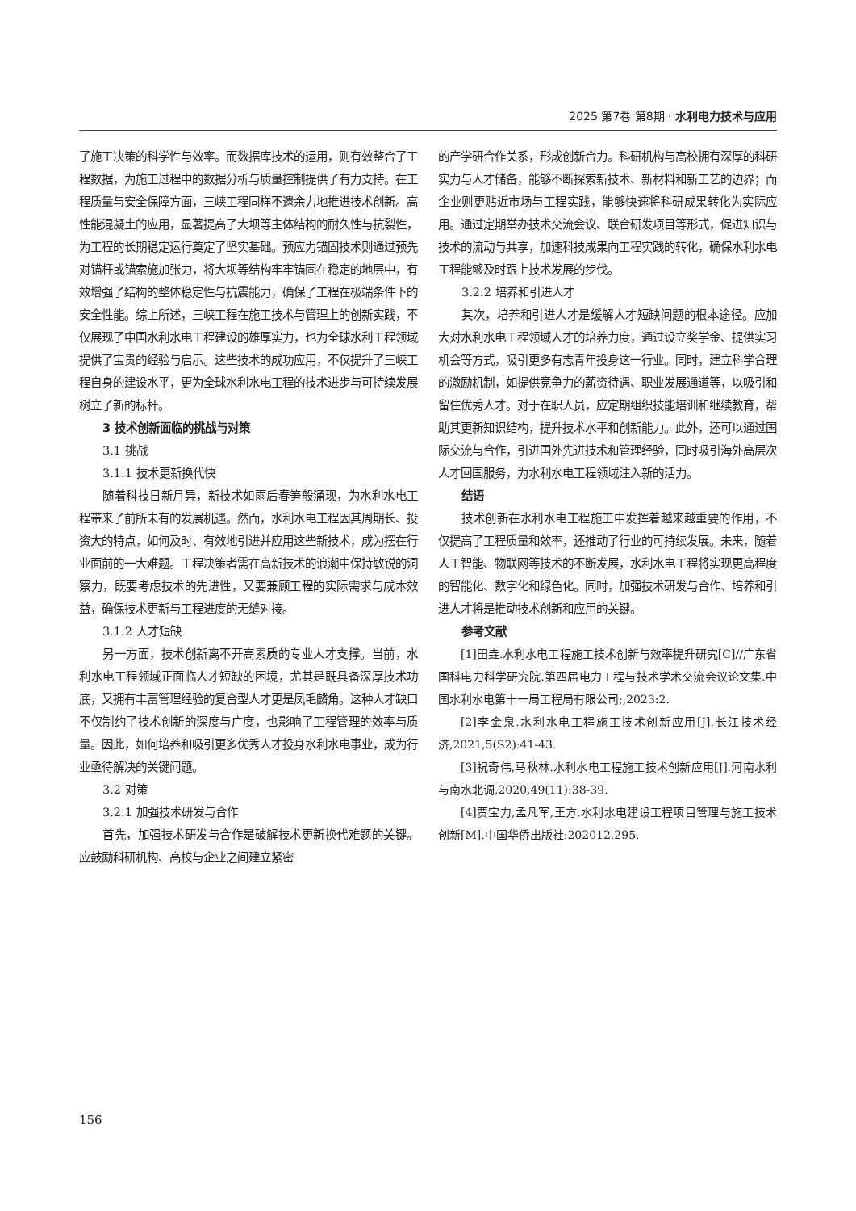2025 第7卷 第8期 · 水利电力技术与应用
了施工决策的科学性与效率。而数据库技术的运用，则有效整合了工程数据，为施工过程中的数据分析与质量控制提供了有力支持。在工程质量与安全保障方面，三峡工程同样不遗余力地推进技术创新。高性能混凝土的应用，显著提高了大坝等主体结构的耐久性与抗裂性，为工程的长期稳定运行奠定了坚实基础。预应力锚固技术则通过预先对锚杆或锚索施加张力，将大坝等结构牢牢锚固在稳定的地层中，有效增强了结构的整体稳定性与抗震能力，确保了工程在极端条件下的安全性能。综上所述，三峡工程在施工技术与管理上的创新实践，不仅展现了中国水利水电工程建设的雄厚实力，也为全球水利工程领域提供了宝贵的经验与启示。这些技术的成功应用，不仅提升了三峡工程自身的建设水平，更为全球水利水电工程的技术进步与可持续发展树立了新的标杆。
3 技术创新面临的挑战与对策
3.1 挑战
3.1.1 技术更新换代快
随着科技日新月异，新技术如雨后春笋般涌现，为水利水电工程带来了前所未有的发展机遇。然而，水利水电工程因其周期长、投资大的特点，如何及时、有效地引进并应用这些新技术，成为摆在行业面前的一大难题。工程决策者需在高新技术的浪潮中保持敏锐的洞察力，既要考虑技术的先进性，又要兼顾工程的实际需求与成本效益，确保技术更新与工程进度的无缝对接。
3.1.2 人才短缺
另一方面，技术创新离不开高素质的专业人才支撑。当前，水利水电工程领域正面临人才短缺的困境，尤其是既具备深厚技术功底，又拥有丰富管理经验的复合型人才更是凤毛麟角。这种人才缺口不仅制约了技术创新的深度与广度，也影响了工程管理的效率与质量。因此，如何培养和吸引更多优秀人才投身水利水电事业，成为行业亟待解决的关键问题。
3.2 对策
3.2.1 加强技术研发与合作
首先，加强技术研发与合作是破解技术更新换代难题的关键。应鼓励科研机构、高校与企业之间建立紧密
的产学研合作关系，形成创新合力。科研机构与高校拥有深厚的科研实力与人才储备，能够不断探索新技术、新材料和新工艺的边界；而企业则更贴近市场与工程实践，能够快速将科研成果转化为实际应用。通过定期举办技术交流会议、联合研发项目等形式，促进知识与技术的流动与共享，加速科技成果向工程实践的转化，确保水利水电工程能够及时跟上技术发展的步伐。
3.2.2 培养和引进人才
其次，培养和引进人才是缓解人才短缺问题的根本途径。应加大对水利水电工程领域人才的培养力度，通过设立奖学金、提供实习机会等方式，吸引更多有志青年投身这一行业。同时，建立科学合理的激励机制，如提供竞争力的薪资待遇、职业发展通道等，以吸引和留住优秀人才。对于在职人员，应定期组织技能培训和继续教育，帮助其更新知识结构，提升技术水平和创新能力。此外，还可以通过国际交流与合作，引进国外先进技术和管理经验，同时吸引海外高层次人才回国服务，为水利水电工程领域注入新的活力。
结语
技术创新在水利水电工程施工中发挥着越来越重要的作用，不仅提高了工程质量和效率，还推动了行业的可持续发展。未来，随着人工智能、物联网等技术的不断发展，水利水电工程将实现更高程度的智能化、数字化和绿色化。同时，加强技术研发与合作、培养和引进人才将是推动技术创新和应用的关键。
参考文献
[1]田垚.水利水电工程施工技术创新与效率提升研究[C]//广东省国科电力科学研究院.第四届电力工程与技术学术交流会议论文集.中国水利水电第十一局工程局有限公司;,2023:2.
[2]李金泉.水利水电工程施工技术创新应用[J].长江技术经济,2021,5(S2):41-43.
[3]祝奇伟,马秋林.水利水电工程施工技术创新应用[J].河南水利与南水北调,2020,49(11):38-39.
[4]贾宝力,孟凡军,王方.水利水电建设工程项目管理与施工技术创新[M].中国华侨出版社:202012.295.
156